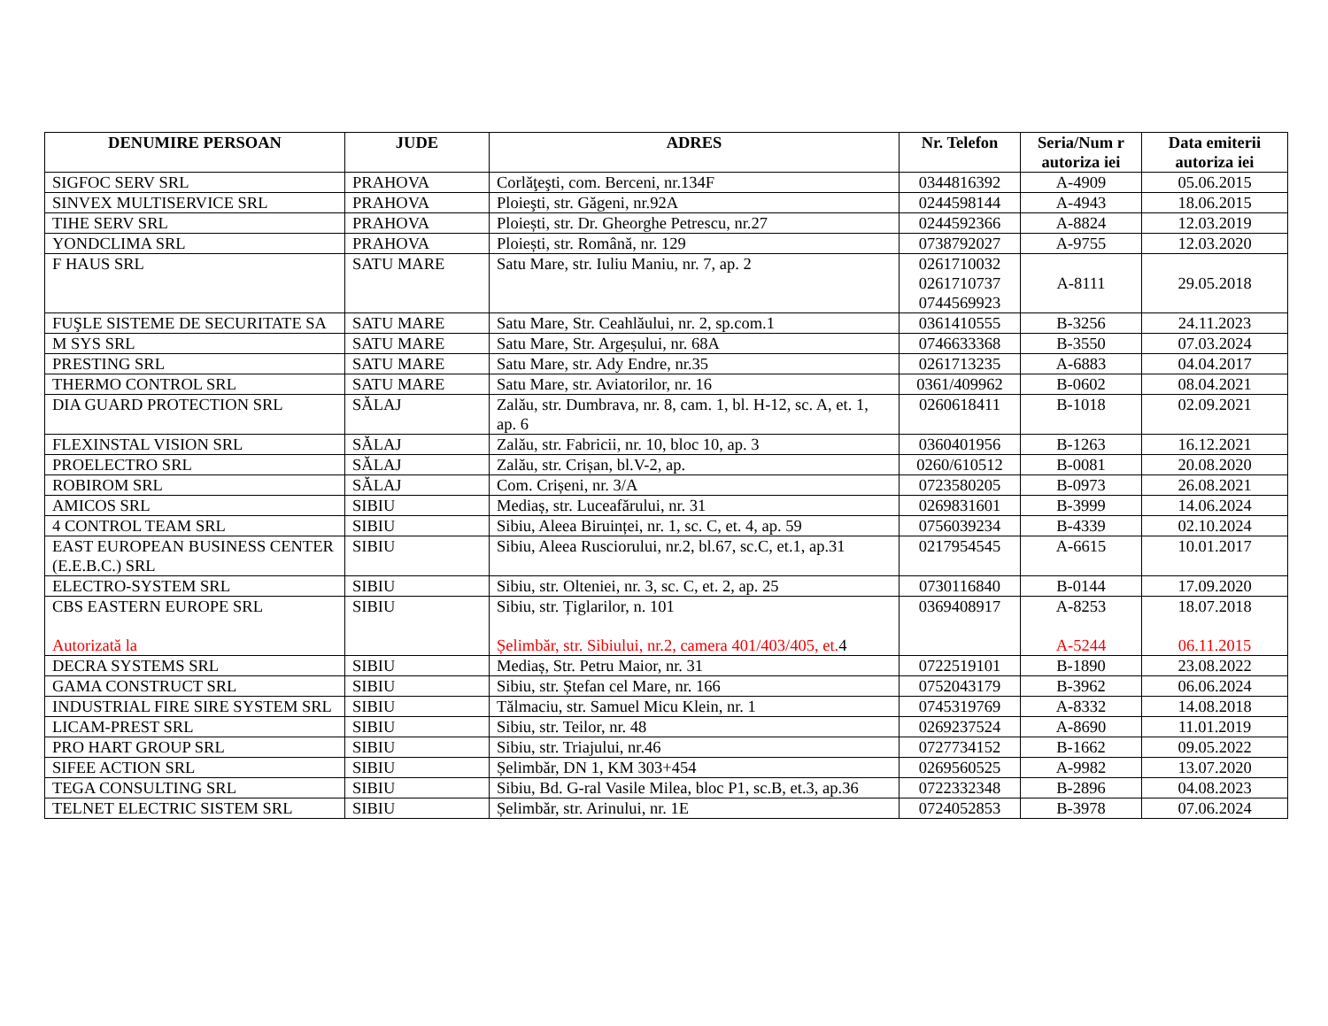| DENUMIRE PERSOAN | JUDE | ADRES | Nr. Telefon | Seria/Num r autoriza iei | Data emiterii autoriza iei |
| --- | --- | --- | --- | --- | --- |
| SIGFOC SERV SRL | PRAHOVA | Corlăţeşti, com. Berceni, nr.134F | 0344816392 | A-4909 | 05.06.2015 |
| SINVEX MULTISERVICE SRL | PRAHOVA | Ploieşti, str. Găgeni, nr.92A | 0244598144 | A-4943 | 18.06.2015 |
| TIHE SERV SRL | PRAHOVA | Ploiești, str. Dr. Gheorghe Petrescu, nr.27 | 0244592366 | A-8824 | 12.03.2019 |
| YONDCLIMA SRL | PRAHOVA | Ploiești, str. Română, nr. 129 | 0738792027 | A-9755 | 12.03.2020 |
| F HAUS SRL | SATU MARE | Satu Mare, str. Iuliu Maniu, nr. 7, ap. 2 | 0261710032 0261710737 0744569923 | A-8111 | 29.05.2018 |
| FUŞLE SISTEME DE SECURITATE SA | SATU MARE | Satu Mare, Str. Ceahlăului, nr. 2, sp.com.1 | 0361410555 | B-3256 | 24.11.2023 |
| M SYS SRL | SATU MARE | Satu Mare, Str. Argeșului, nr. 68A | 0746633368 | B-3550 | 07.03.2024 |
| PRESTING SRL | SATU MARE | Satu Mare, str. Ady Endre, nr.35 | 0261713235 | A-6883 | 04.04.2017 |
| THERMO CONTROL SRL | SATU MARE | Satu Mare, str. Aviatorilor, nr. 16 | 0361/409962 | B-0602 | 08.04.2021 |
| DIA GUARD PROTECTION SRL | SĂLAJ | Zalău, str. Dumbrava, nr. 8, cam. 1, bl. H-12, sc. A, et. 1, ap. 6 | 0260618411 | B-1018 | 02.09.2021 |
| FLEXINSTAL VISION SRL | SĂLAJ | Zalău, str. Fabricii, nr. 10, bloc 10, ap. 3 | 0360401956 | B-1263 | 16.12.2021 |
| PROELECTRO SRL | SĂLAJ | Zalău, str. Crișan, bl.V-2, ap. | 0260/610512 | B-0081 | 20.08.2020 |
| ROBIROM SRL | SĂLAJ | Com. Crișeni, nr. 3/A | 0723580205 | B-0973 | 26.08.2021 |
| AMICOS SRL | SIBIU | Mediaș, str. Luceafărului, nr. 31 | 0269831601 | B-3999 | 14.06.2024 |
| 4 CONTROL TEAM SRL | SIBIU | Sibiu, Aleea Biruinței, nr. 1, sc. C, et. 4, ap. 59 | 0756039234 | B-4339 | 02.10.2024 |
| EAST EUROPEAN BUSINESS CENTER (E.E.B.C.) SRL | SIBIU | Sibiu, Aleea Rusciorului, nr.2, bl.67, sc.C, et.1, ap.31 | 0217954545 | A-6615 | 10.01.2017 |
| ELECTRO-SYSTEM SRL | SIBIU | Sibiu, str. Olteniei, nr. 3, sc. C, et. 2, ap. 25 | 0730116840 | B-0144 | 17.09.2020 |
| CBS EASTERN EUROPE SRL Autorizată la | SIBIU | Sibiu, str. Țiglarilor, n. 101 Șelimbăr, str. Sibiului, nr.2, camera 401/403/405, et. 4 | 0369408917 | A-8253 A-5244 | 18.07.2018 06.11.2015 |
| DECRA SYSTEMS SRL | SIBIU | Mediaș, Str. Petru Maior, nr. 31 | 0722519101 | B-1890 | 23.08.2022 |
| GAMA CONSTRUCT SRL | SIBIU | Sibiu, str. Ștefan cel Mare, nr. 166 | 0752043179 | B-3962 | 06.06.2024 |
| INDUSTRIAL FIRE SIRE SYSTEM SRL | SIBIU | Tălmaciu, str. Samuel Micu Klein, nr. 1 | 0745319769 | A-8332 | 14.08.2018 |
| LICAM-PREST SRL | SIBIU | Sibiu, str. Teilor, nr. 48 | 0269237524 | A-8690 | 11.01.2019 |
| PRO HART GROUP SRL | SIBIU | Sibiu, str. Triajului, nr.46 | 0727734152 | B-1662 | 09.05.2022 |
| SIFEE ACTION SRL | SIBIU | Șelimbăr, DN 1, KM 303+454 | 0269560525 | A-9982 | 13.07.2020 |
| TEGA CONSULTING SRL | SIBIU | Sibiu, Bd. G-ral Vasile Milea, bloc P1, sc.B, et.3, ap.36 | 0722332348 | B-2896 | 04.08.2023 |
| TELNET ELECTRIC SISTEM SRL | SIBIU | Șelimbăr, str. Arinului, nr. 1E | 0724052853 | B-3978 | 07.06.2024 |